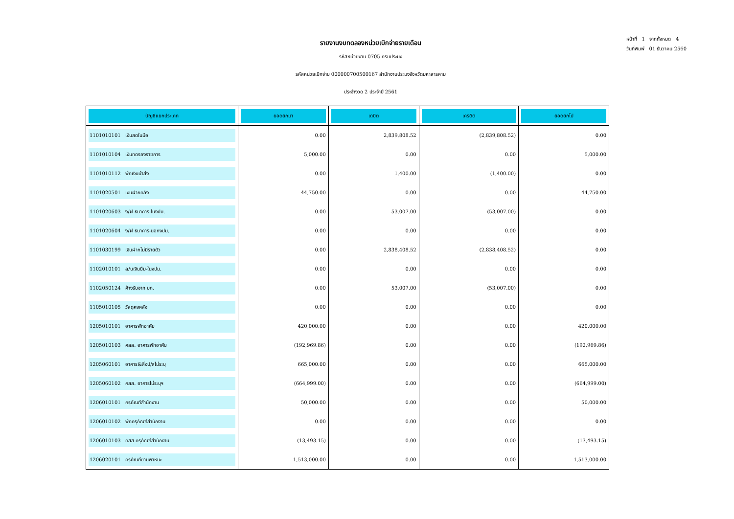รายงานงบทดลองหน่วยเบิกจ่ายรายเดือน
รหัสหน่วยงาน 0705 กรมประมง
รหัสหน่วยเบิกจ่าย 000000700500167 สำนักงานประมงจังหวัดมหาสารคาม
ประจำงวด 2 ประจำปี 2561
หน้าที่ 1 จากทั้งหมด 4
วันที่พิมพ์ 01 ธันวาคม 2560
| บัญชีแยกประเภท | ยอดยกมา | เดบิต | เครดิต | ยอดยกไป |
| --- | --- | --- | --- | --- |
| 1101010101 เงินสดในมือ | 0.00 | 2,839,808.52 | (2,839,808.52) | 0.00 |
| 1101010104 เงินทดรองราชการ | 5,000.00 | 0.00 | 0.00 | 5,000.00 |
| 1101010112 พักเงินนำส่ง | 0.00 | 1,400.00 | (1,400.00) | 0.00 |
| 1101020501 เงินฝากคลัง | 44,750.00 | 0.00 | 0.00 | 44,750.00 |
| 1101020603 ง/ฝ ธนาคาร-ในงปม. | 0.00 | 53,007.00 | (53,007.00) | 0.00 |
| 1101020604 ง/ฝ ธนาคาร-นอกงปม. | 0.00 | 0.00 | 0.00 | 0.00 |
| 1101030199 เงินฝากไม่มีรายตัว | 0.00 | 2,838,408.52 | (2,838,408.52) | 0.00 |
| 1102010101 ล/นเงินยืม-ในงปม. | 0.00 | 0.00 | 0.00 | 0.00 |
| 1102050124 ค้างรับจาก บก. | 0.00 | 53,007.00 | (53,007.00) | 0.00 |
| 1105010105 วัสดุคงคลัง | 0.00 | 0.00 | 0.00 | 0.00 |
| 1205010101 อาคารพักอาศัย | 420,000.00 | 0.00 | 0.00 | 420,000.00 |
| 1205010103 คสส. อาคารพักอาศัย | (192,969.86) | 0.00 | 0.00 | (192,969.86) |
| 1205060101 อาคาร&สิ่งป/สไม่ระบุ | 665,000.00 | 0.00 | 0.00 | 665,000.00 |
| 1205060102 คสส. อาคารไม่ระบุฯ | (664,999.00) | 0.00 | 0.00 | (664,999.00) |
| 1206010101 ครุภัณฑ์สำนักงาน | 50,000.00 | 0.00 | 0.00 | 50,000.00 |
| 1206010102 พักครุภัณฑ์สำนักงาน | 0.00 | 0.00 | 0.00 | 0.00 |
| 1206010103 คสส ครุภัณฑ์สำนักงาน | (13,493.15) | 0.00 | 0.00 | (13,493.15) |
| 1206020101 ครุภัณฑ์ยานพาหนะ | 1,513,000.00 | 0.00 | 0.00 | 1,513,000.00 |